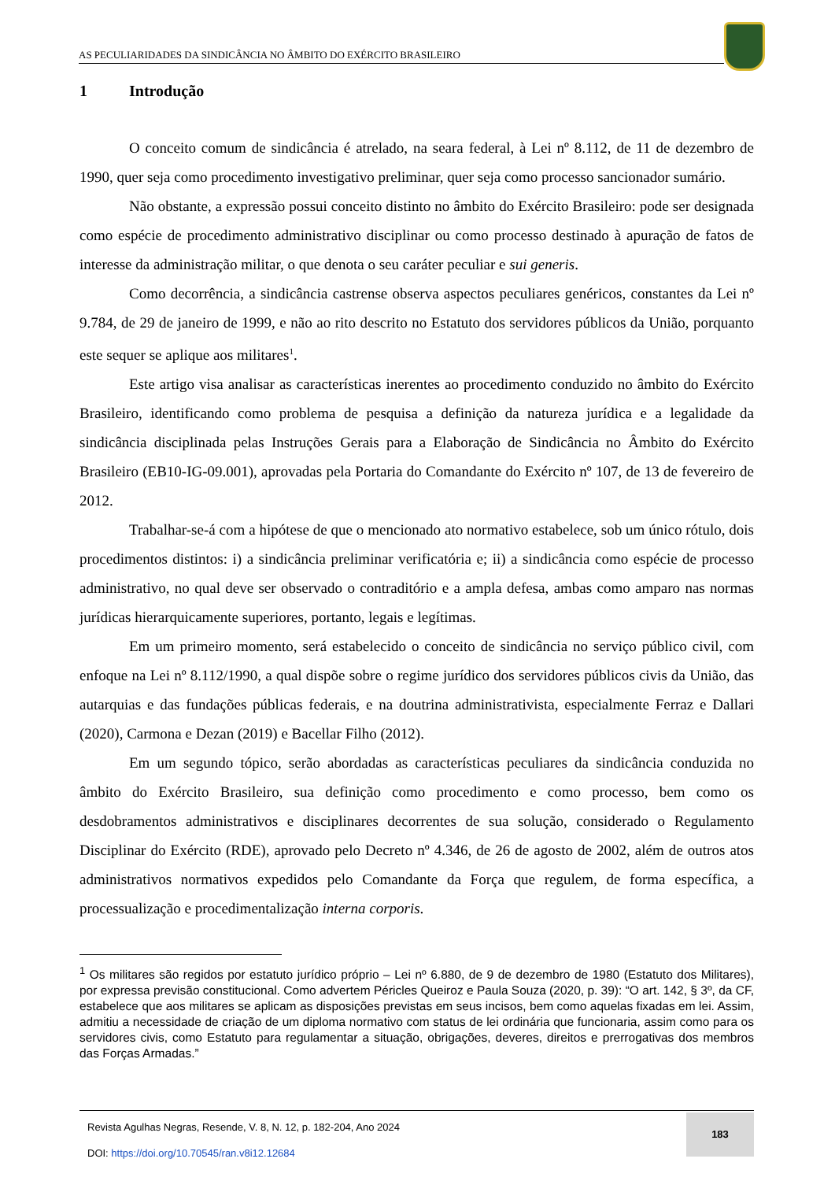AS PECULIARIDADES DA SINDICÂNCIA NO ÂMBITO DO EXÉRCITO BRASILEIRO
1 Introdução
O conceito comum de sindicância é atrelado, na seara federal, à Lei nº 8.112, de 11 de dezembro de 1990, quer seja como procedimento investigativo preliminar, quer seja como processo sancionador sumário.
Não obstante, a expressão possui conceito distinto no âmbito do Exército Brasileiro: pode ser designada como espécie de procedimento administrativo disciplinar ou como processo destinado à apuração de fatos de interesse da administração militar, o que denota o seu caráter peculiar e sui generis.
Como decorrência, a sindicância castrense observa aspectos peculiares genéricos, constantes da Lei nº 9.784, de 29 de janeiro de 1999, e não ao rito descrito no Estatuto dos servidores públicos da União, porquanto este sequer se aplique aos militares<sup>1</sup>.
Este artigo visa analisar as características inerentes ao procedimento conduzido no âmbito do Exército Brasileiro, identificando como problema de pesquisa a definição da natureza jurídica e a legalidade da sindicância disciplinada pelas Instruções Gerais para a Elaboração de Sindicância no Âmbito do Exército Brasileiro (EB10-IG-09.001), aprovadas pela Portaria do Comandante do Exército nº 107, de 13 de fevereiro de 2012.
Trabalhar-se-á com a hipótese de que o mencionado ato normativo estabelece, sob um único rótulo, dois procedimentos distintos: i) a sindicância preliminar verificatória e; ii) a sindicância como espécie de processo administrativo, no qual deve ser observado o contraditório e a ampla defesa, ambas como amparo nas normas jurídicas hierarquicamente superiores, portanto, legais e legítimas.
Em um primeiro momento, será estabelecido o conceito de sindicância no serviço público civil, com enfoque na Lei nº 8.112/1990, a qual dispõe sobre o regime jurídico dos servidores públicos civis da União, das autarquias e das fundações públicas federais, e na doutrina administrativista, especialmente Ferraz e Dallari (2020), Carmona e Dezan (2019) e Bacellar Filho (2012).
Em um segundo tópico, serão abordadas as características peculiares da sindicância conduzida no âmbito do Exército Brasileiro, sua definição como procedimento e como processo, bem como os desdobramentos administrativos e disciplinares decorrentes de sua solução, considerado o Regulamento Disciplinar do Exército (RDE), aprovado pelo Decreto nº 4.346, de 26 de agosto de 2002, além de outros atos administrativos normativos expedidos pelo Comandante da Força que regulem, de forma específica, a processualização e procedimentalização interna corporis.
<sup>1</sup> Os militares são regidos por estatuto jurídico próprio – Lei nº 6.880, de 9 de dezembro de 1980 (Estatuto dos Militares), por expressa previsão constitucional. Como advertem Péricles Queiroz e Paula Souza (2020, p. 39): “O art. 142, § 3º, da CF, estabelece que aos militares se aplicam as disposições previstas em seus incisos, bem como aquelas fixadas em lei. Assim, admitiu a necessidade de criação de um diploma normativo com status de lei ordinária que funcionaria, assim como para os servidores civis, como Estatuto para regulamentar a situação, obrigações, deveres, direitos e prerrogativas dos membros das Forças Armadas.”
Revista Agulhas Negras, Resende, V. 8, N. 12, p. 182-204, Ano 2024
DOI: https://doi.org/10.70545/ran.v8i12.12684
183